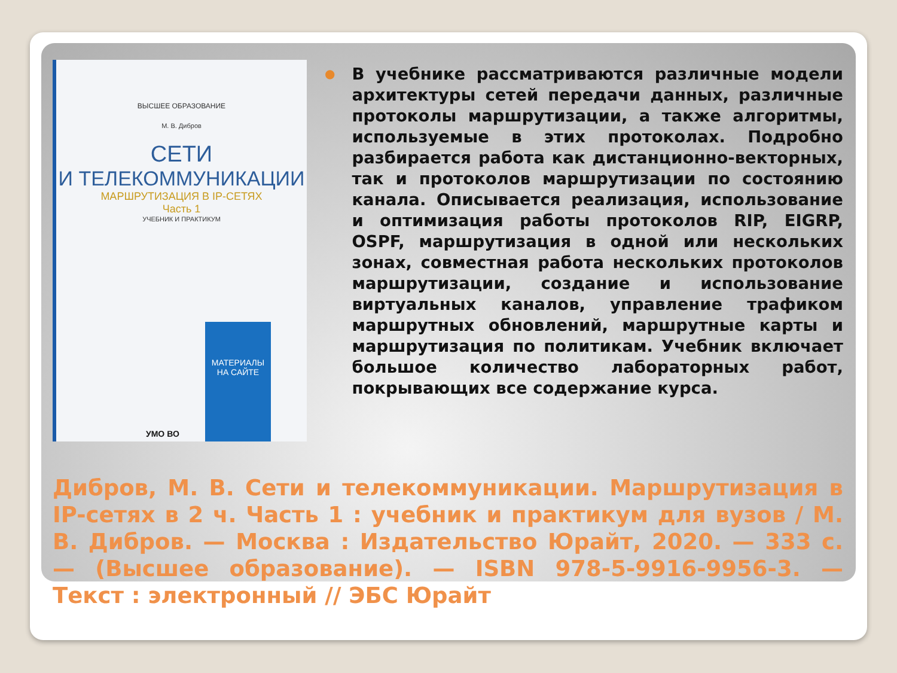ВЫСШЕЕ ОБРАЗОВАНИЕ
М. В. Дибров
СЕТИ
И ТЕЛЕКОММУНИКАЦИИ
МАРШРУТИЗАЦИЯ В IP-СЕТЯХ
Часть 1
УЧЕБНИК И ПРАКТИКУМ
МАТЕРИАЛЫ НА САЙТЕ
УМО ВО
●
В учебнике рассматриваются различные модели архитектуры сетей передачи данных, различные протоколы маршрутизации, а также алгоритмы, используемые в этих протоколах. Подробно разбирается работа как дистанционно-векторных, так и протоколов маршрутизации по состоянию канала. Описывается реализация, использование и оптимизация работы протоколов RIP, EIGRP, OSPF, маршрутизация в одной или нескольких зонах, совместная работа нескольких протоколов маршрутизации, создание и использование виртуальных каналов, управление трафиком маршрутных обновлений, маршрутные карты и маршрутизация по политикам. Учебник включает большое количество лабораторных работ, покрывающих все содержание курса.
Дибров, М. В. Сети и телекоммуникации. Маршрутизация в IP-сетях в 2 ч. Часть 1 : учебник и практикум для вузов / М. В. Дибров. — Москва : Издательство Юрайт, 2020. — 333 с. — (Высшее образование). — ISBN 978-5-9916-9956-3. — Текст : электронный // ЭБС Юрайт